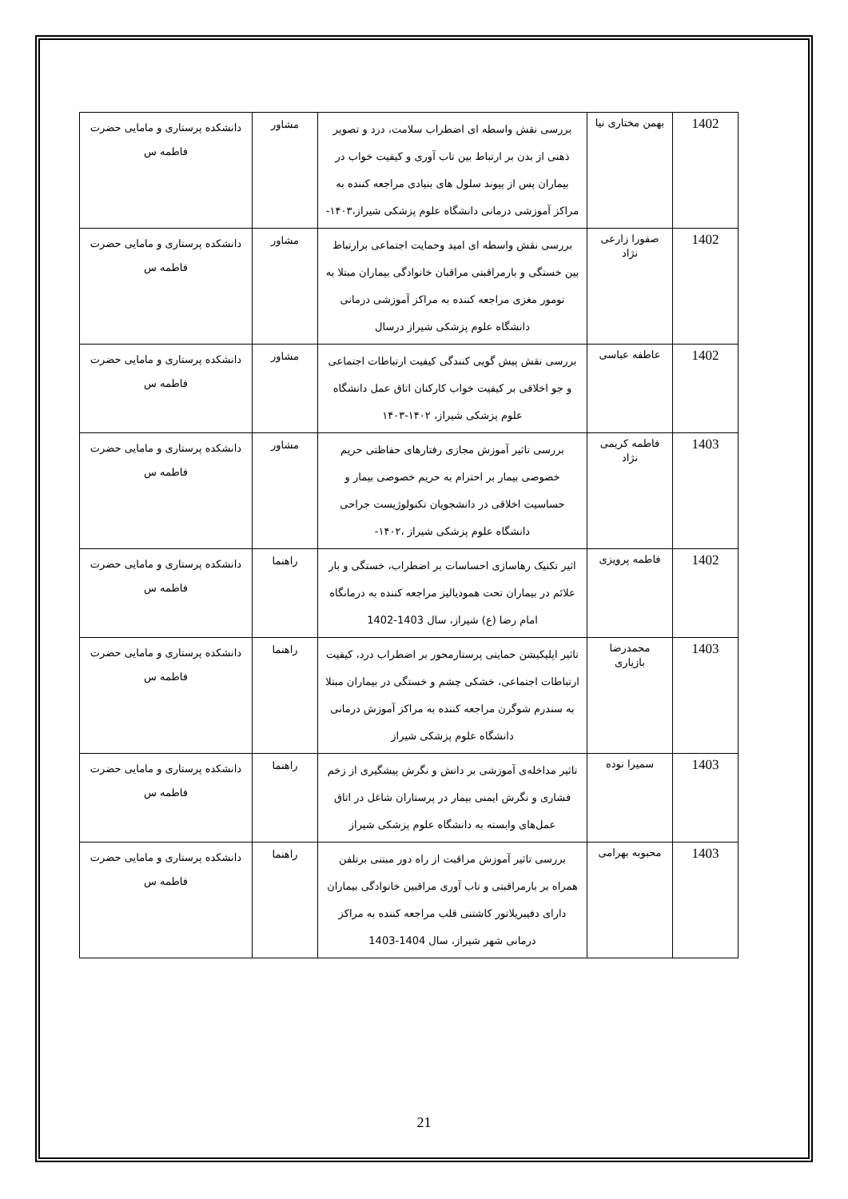| 1402 | بهمن مختاری نیا | بررسی نقش واسطه ای اضطراب سلامت، درد و تصویر ذهنی از بدن بر ارتباط بین تاب آوری و کیفیت خواب در بیماران پس از پیوند سلول های بنیادی مراجعه کننده به مراکز آموزشی درمانی دانشگاه علوم پزشکی شیراز،۱۴۰۳- | مشاور | دانشکده پرستاری و مامایی حضرت فاطمه س |
| 1402 | صفورا زارعی نژاد | بررسی نقش واسطه ای امید وحمایت اجتماعی برارتباط بین خستگی و بارمراقبتی مراقبان خانوادگی بیماران مبتلا به تومور مغزی مراجعه کننده به مراکز آموزشی درمانی دانشگاه علوم پزشکی شیراز درسال | مشاور | دانشکده پرستاری و مامایی حضرت فاطمه س |
| 1402 | عاطفه عباسی | بررسی نقش پیش گویی کنندگی کیفیت ارتباطات اجتماعی و جو اخلاقی بر کیفیت خواب کارکنان اتاق عمل دانشگاه علوم پزشکی شیراز، ۱۴۰۲-۱۴۰۳ | مشاور | دانشکده پرستاری و مامایی حضرت فاطمه س |
| 1403 | فاطمه کریمی نژاد | بررسی تاثیر آموزش مجازی رفتارهای حفاظتی حریم خصوصی بیمار بر احترام به حریم خصوصی بیمار و حساسیت اخلاقی در دانشجویان تکنولوژیست جراحی دانشگاه علوم پزشکی شیراز ،۱۴۰۲- | مشاور | دانشکده پرستاری و مامایی حضرت فاطمه س |
| 1402 | فاطمه پرویزی | اثیر تکنیک رهاسازی احساسات بر اضطراب، خستگی و بار علائم در بیماران تحت همودیالیز مراجعه کننده به درمانگاه امام رضا (ع) شیراز، سال 1403-1402 | راهنما | دانشکده پرستاری و مامایی حضرت فاطمه س |
| 1403 | محمدرضا بازیاری | تاثیر اپلیکیشن حمایتی پرستارمحور بر اضطراب درد، کیفیت ارتباطات اجتماعی، خشکی چشم و خستگی در بیماران مبتلا به سندرم شوگرن مراجعه کننده به مراکز آموزش درمانی دانشگاه علوم پزشکی شیراز | راهنما | دانشکده پرستاری و مامایی حضرت فاطمه س |
| 1403 | سمیرا نوده | تاثیر مداخله‌ی آموزشی بر دانش و نگرش پیشگیری از زخم فشاری و نگرش ایمنی بیمار در پرستاران شاغل در اتاق عمل‌های وابسته به دانشگاه علوم پزشکی شیراز | راهنما | دانشکده پرستاری و مامایی حضرت فاطمه س |
| 1403 | محبوبه بهرامی | بررسی تاثیر آموزش مراقبت از راه دور مبتنی برتلفن همراه بر بارمراقبتی و تاب آوری مراقبین خانوادگی بیماران دارای دفیبریلاتور کاشتنی قلب مراجعه کننده به مراکز درمانی شهر شیراز، سال 1404-1403 | راهنما | دانشکده پرستاری و مامایی حضرت فاطمه س |
21